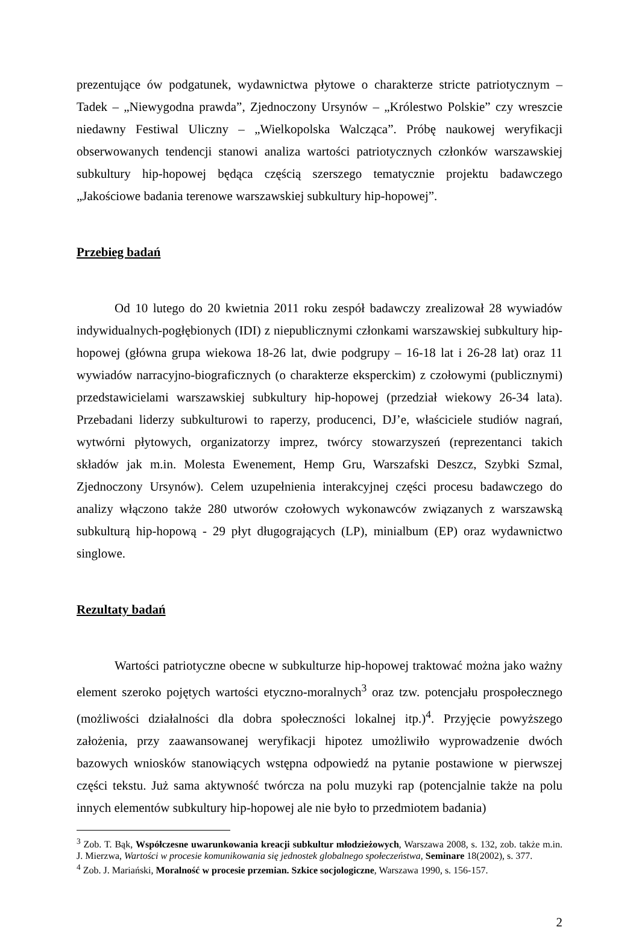prezentujące ów podgatunek, wydawnictwa płytowe o charakterze stricte patriotycznym – Tadek – „Niewygodna prawda”, Zjednoczony Ursynów – „Królestwo Polskie” czy wreszcie niedawny Festiwal Uliczny – „Wielkopolska Walcząca”. Próbę naukowej weryfikacji obserwowanych tendencji stanowi analiza wartości patriotycznych członków warszawskiej subkultury hip-hopowej będąca częścią szerszego tematycznie projektu badawczego „Jakościowe badania terenowe warszawskiej subkultury hip-hopowej”.
Przebieg badań
Od 10 lutego do 20 kwietnia 2011 roku zespół badawczy zrealizował 28 wywiadów indywidualnych-pogłębionych (IDI) z niepublicznymi członkami warszawskiej subkultury hip-hopowej (główna grupa wiekowa 18-26 lat, dwie podgrupy – 16-18 lat i 26-28 lat) oraz 11 wywiadów narracyjno-biograficznych (o charakterze eksperckim) z czołowymi (publicznymi) przedstawicielami warszawskiej subkultury hip-hopowej (przedział wiekowy 26-34 lata). Przebadani liderzy subkulturowi to raperzy, producenci, DJ’e, właściciele studiów nagrań, wytwórni płytowych, organizatorzy imprez, twórcy stowarzyszeń (reprezentanci takich składów jak m.in. Molesta Ewenement, Hemp Gru, Warszafski Deszcz, Szybki Szmal, Zjednoczony Ursynów). Celem uzupełnienia interakcyjnej części procesu badawczego do analizy włączono także 280 utworów czołowych wykonawców związanych z warszawską subkulturą hip-hopową - 29 płyt długogrających (LP), minialbum (EP) oraz wydawnictwo singlowe.
Rezultaty badań
Wartości patriotyczne obecne w subkulturze hip-hopowej traktować można jako ważny element szeroko pojętych wartości etyczno-moralnych<sup>3</sup> oraz tzw. potencjału prospołecznego (możliwości działalności dla dobra społeczności lokalnej itp.)<sup>4</sup>. Przyjęcie powyższego założenia, przy zaawansowanej weryfikacji hipotez umożliwiło wyprowadzenie dwóch bazowych wniosków stanowiących wstępna odpowiedź na pytanie postawione w pierwszej części tekstu. Już sama aktywność twórcza na polu muzyki rap (potencjalnie także na polu innych elementów subkultury hip-hopowej ale nie było to przedmiotem badania)
<sup>3</sup> Zob. T. Bąk, Współczesne uwarunkowania kreacji subkultur młodzieżowych, Warszawa 2008, s. 132, zob. także m.in. J. Mierzwa, Wartości w procesie komunikowania się jednostek globalnego społeczeństwa, Seminare 18(2002), s. 377.
<sup>4</sup> Zob. J. Mariański, Moralność w procesie przemian. Szkice socjologiczne, Warszawa 1990, s. 156-157.
2